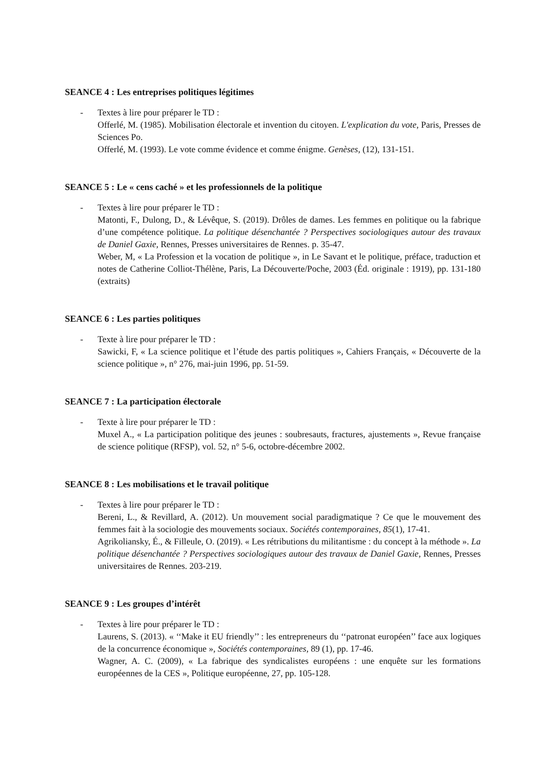SEANCE 4 : Les entreprises politiques légitimes
- Textes à lire pour préparer le TD :
Offerlé, M. (1985). Mobilisation électorale et invention du citoyen. L'explication du vote, Paris, Presses de Sciences Po.
Offerlé, M. (1993). Le vote comme évidence et comme énigme. Genèses, (12), 131-151.
SEANCE 5 : Le « cens caché » et les professionnels de la politique
- Textes à lire pour préparer le TD :
Matonti, F., Dulong, D., & Lévêque, S. (2019). Drôles de dames. Les femmes en politique ou la fabrique d’une compétence politique. La politique désenchantée ? Perspectives sociologiques autour des travaux de Daniel Gaxie, Rennes, Presses universitaires de Rennes. p. 35-47.
Weber, M, « La Profession et la vocation de politique », in Le Savant et le politique, préface, traduction et notes de Catherine Colliot-Thélène, Paris, La Découverte/Poche, 2003 (Éd. originale : 1919), pp. 131-180 (extraits)
SEANCE 6 : Les parties politiques
- Texte à lire pour préparer le TD :
Sawicki, F, « La science politique et l’étude des partis politiques », Cahiers Français, « Découverte de la science politique », n° 276, mai-juin 1996, pp. 51-59.
SEANCE 7 : La participation électorale
- Texte à lire pour préparer le TD :
Muxel A., « La participation politique des jeunes : soubresauts, fractures, ajustements », Revue française de science politique (RFSP), vol. 52, n° 5-6, octobre-décembre 2002.
SEANCE 8 : Les mobilisations et le travail politique
- Textes à lire pour préparer le TD :
Bereni, L., & Revillard, A. (2012). Un mouvement social paradigmatique ? Ce que le mouvement des femmes fait à la sociologie des mouvements sociaux. Sociétés contemporaines, 85(1), 17-41.
Agrikoliansky, É., & Filleule, O. (2019). « Les rétributions du militantisme : du concept à la méthode ». La politique désenchantée ? Perspectives sociologiques autour des travaux de Daniel Gaxie, Rennes, Presses universitaires de Rennes. 203-219.
SEANCE 9 : Les groupes d’intérêt
- Textes à lire pour préparer le TD :
Laurens, S. (2013). « ‘‘Make it EU friendly’’ : les entrepreneurs du ‘‘patronat européen’’ face aux logiques de la concurrence économique », Sociétés contemporaines, 89 (1), pp. 17-46.
Wagner, A. C. (2009), « La fabrique des syndicalistes européens : une enquête sur les formations européennes de la CES », Politique européenne, 27, pp. 105-128.